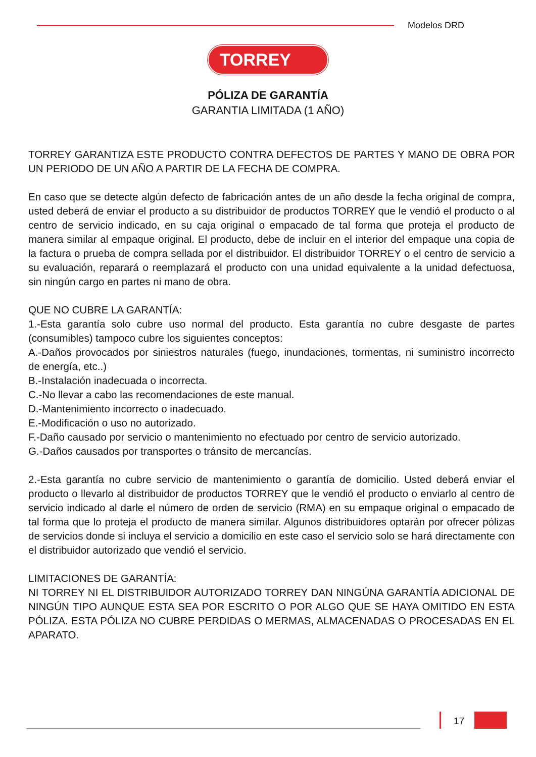Modelos DRD
TORREY
PÓLIZA DE GARANTÍA
GARANTIA LIMITADA (1 AÑO)
TORREY GARANTIZA ESTE PRODUCTO CONTRA DEFECTOS DE PARTES Y MANO DE OBRA POR UN PERIODO DE UN AÑO A PARTIR DE LA FECHA DE COMPRA.
En caso que se detecte algún defecto de fabricación antes de un año desde la fecha original de compra, usted deberá de enviar el producto a su distribuidor de productos TORREY que le vendió el producto o al centro de servicio indicado, en su caja original o empacado de tal forma que proteja el producto de manera similar al empaque original. El producto, debe de incluir en el interior del empaque una copia de la factura o prueba de compra sellada por el distribuidor. El distribuidor TORREY o el centro de servicio a su evaluación, reparará o reemplazará el producto con una unidad equivalente a la unidad defectuosa, sin ningún cargo en partes ni mano de obra.
QUE NO CUBRE LA GARANTÍA:
1.-Esta garantía solo cubre uso normal del producto. Esta garantía no cubre desgaste de partes (consumibles) tampoco cubre los siguientes conceptos:
A.-Daños provocados por siniestros naturales (fuego, inundaciones, tormentas, ni suministro incorrecto de energía, etc..)
B.-Instalación inadecuada o incorrecta.
C.-No llevar a cabo las recomendaciones de este manual.
D.-Mantenimiento incorrecto o inadecuado.
E.-Modificación o uso no autorizado.
F.-Daño causado por servicio o mantenimiento no efectuado por centro de servicio autorizado.
G.-Daños causados por transportes o tránsito de mercancías.
2.-Esta garantía no cubre servicio de mantenimiento o garantía de domicilio. Usted deberá enviar el producto o llevarlo al distribuidor de productos TORREY que le vendió el producto o enviarlo al centro de servicio indicado al darle el número de orden de servicio (RMA) en su empaque original o empacado de tal forma que lo proteja el producto de manera similar. Algunos distribuidores optarán por ofrecer pólizas de servicios donde si incluya el servicio a domicilio en este caso el servicio solo se hará directamente con el distribuidor autorizado que vendió el servicio.
LIMITACIONES DE GARANTÍA:
NI TORREY NI EL DISTRIBUIDOR AUTORIZADO TORREY DAN NINGÚNA GARANTÍA ADICIONAL DE NINGÚN TIPO AUNQUE ESTA SEA POR ESCRITO O POR ALGO QUE SE HAYA OMITIDO EN ESTA PÓLIZA. ESTA PÓLIZA NO CUBRE PERDIDAS O MERMAS, ALMACENADAS O PROCESADAS EN EL APARATO.
17